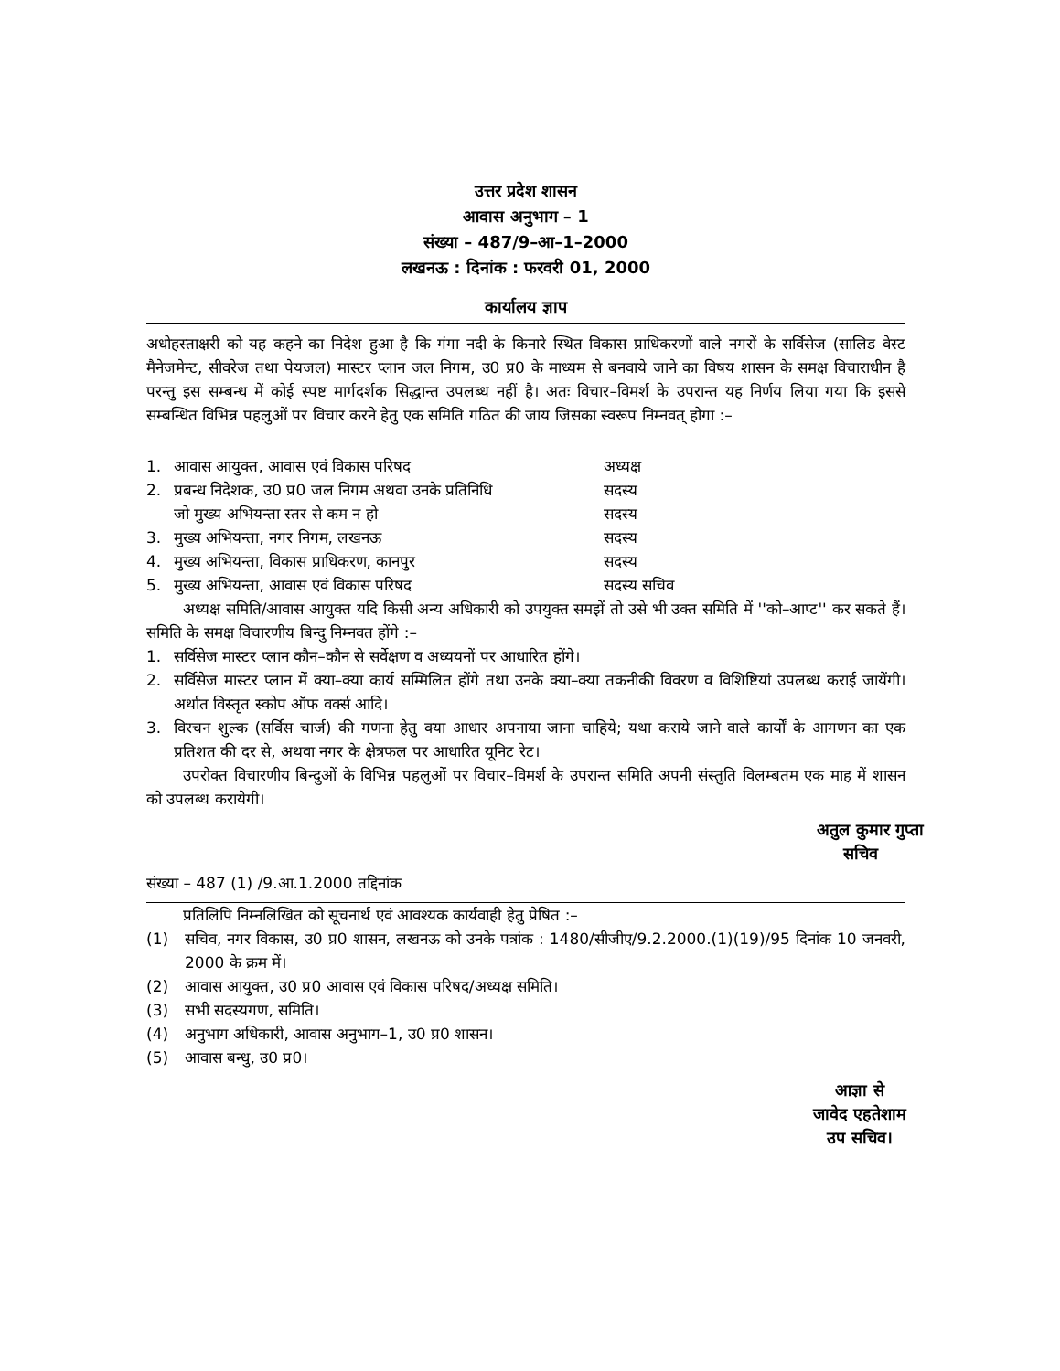उत्तर प्रदेश शासन
आवास अनुभाग – 1
संख्या – 487/9–आ–1–2000
लखनऊ : दिनांक : फरवरी 01, 2000
कार्यालय ज्ञाप
अधोहस्ताक्षरी को यह कहने का निदेश हुआ है कि गंगा नदी के किनारे स्थित विकास प्राधिकरणों वाले नगरों के सर्विसेज (सालिड वेस्ट मैनेजमेन्ट, सीवरेज तथा पेयजल) मास्टर प्लान जल निगम, उ0 प्र0 के माध्यम से बनवाये जाने का विषय शासन के समक्ष विचाराधीन है परन्तु इस सम्बन्ध में कोई स्पष्ट मार्गदर्शक सिद्धान्त उपलब्ध नहीं है। अतः विचार–विमर्श के उपरान्त यह निर्णय लिया गया कि इससे सम्बन्धित विभिन्न पहलुओं पर विचार करने हेतु एक समिति गठित की जाय जिसका स्वरूप निम्नवत् होगा :–
1. आवास आयुक्त, आवास एवं विकास परिषद अध्यक्ष
2. प्रबन्ध निदेशक, उ0 प्र0 जल निगम अथवा उनके प्रतिनिधि सदस्य
जो मुख्य अभियन्ता स्तर से कम न हो सदस्य
3. मुख्य अभियन्ता, नगर निगम, लखनऊ सदस्य
4. मुख्य अभियन्ता, विकास प्राधिकरण, कानपुर सदस्य
5. मुख्य अभियन्ता, आवास एवं विकास परिषद सदस्य सचिव
अध्यक्ष समिति/आवास आयुक्त यदि किसी अन्य अधिकारी को उपयुक्त समझें तो उसे भी उक्त समिति में ''को–आप्ट'' कर सकते हैं। समिति के समक्ष विचारणीय बिन्दु निम्नवत होंगे :–
1.
सर्विसेज मास्टर प्लान कौन–कौन से सर्वेक्षण व अध्ययनों पर आधारित होंगे।
2.
सर्विसेज मास्टर प्लान में क्या–क्या कार्य सम्मिलित होंगे तथा उनके क्या–क्या तकनीकी विवरण व विशिष्टियां उपलब्ध कराई जायेंगी। अर्थात विस्तृत स्कोप ऑफ वर्क्स आदि।
3.
विरचन शुल्क (सर्विस चार्ज) की गणना हेतु क्या आधार अपनाया जाना चाहिये; यथा कराये जाने वाले कार्यों के आगणन का एक प्रतिशत की दर से, अथवा नगर के क्षेत्रफल पर आधारित यूनिट रेट।
उपरोक्त विचारणीय बिन्दुओं के विभिन्न पहलुओं पर विचार–विमर्श के उपरान्त समिति अपनी संस्तुति विलम्बतम एक माह में शासन को उपलब्ध करायेगी।
अतुल कुमार गुप्ता
सचिव
संख्या – 487 (1) /9.आ.1.2000 तद्दिनांक
प्रतिलिपि निम्नलिखित को सूचनार्थ एवं आवश्यक कार्यवाही हेतु प्रेषित :–
(1)
सचिव, नगर विकास, उ0 प्र0 शासन, लखनऊ को उनके पत्रांक : 1480/सीजीए/9.2.2000.(1)(19)/95 दिनांक 10 जनवरी, 2000 के क्रम में।
(2)
आवास आयुक्त, उ0 प्र0 आवास एवं विकास परिषद/अध्यक्ष समिति।
(3)
सभी सदस्यगण, समिति।
(4)
अनुभाग अधिकारी, आवास अनुभाग–1, उ0 प्र0 शासन।
(5)
आवास बन्धु, उ0 प्र0।
आज्ञा से
जावेद एहतेशाम
उप सचिव।